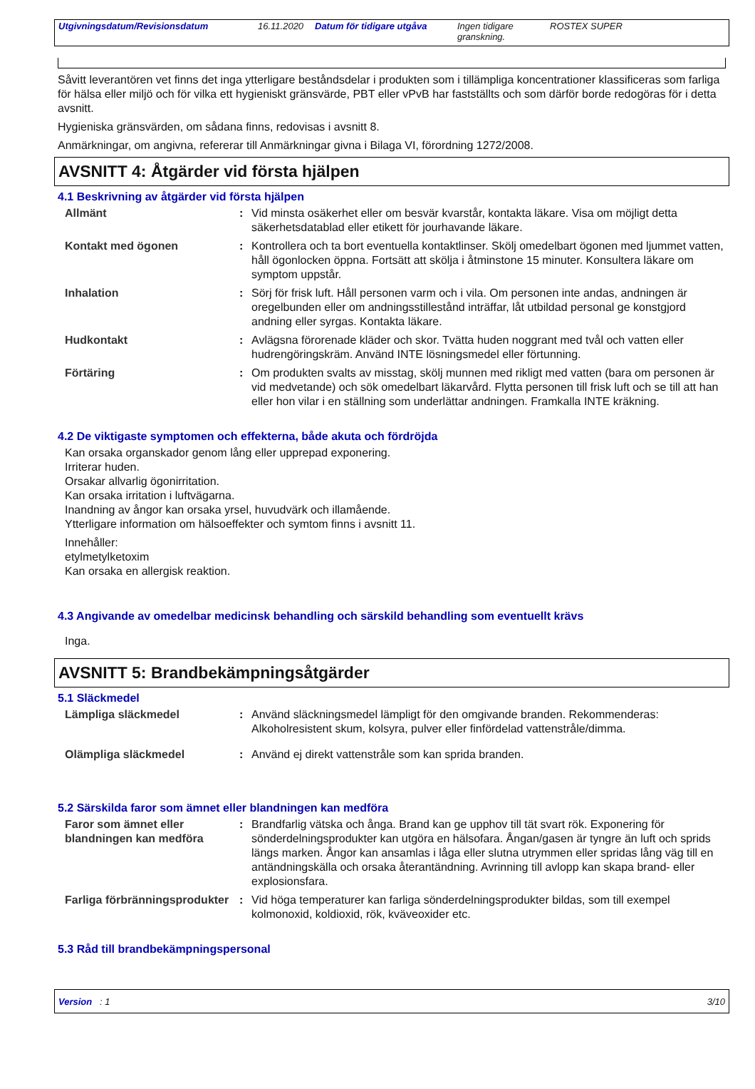Utgivningsdatum/Revisionsdatum 16.11.2020 Datum för tidigare utgåva Ingen tidigare granskning. ROSTEX SUPER
Såvitt leverantören vet finns det inga ytterligare beståndsdelar i produkten som i tillämpliga koncentrationer klassificeras som farliga för hälsa eller miljö och för vilka ett hygieniskt gränsvärde, PBT eller vPvB har fastställts och som därför borde redogöras för i detta avsnitt.
Hygieniska gränsvärden, om sådana finns, redovisas i avsnitt 8.
Anmärkningar, om angivna, refererar till Anmärkningar givna i Bilaga VI, förordning 1272/2008.
AVSNITT 4: Åtgärder vid första hjälpen
4.1 Beskrivning av åtgärder vid första hjälpen
| Allmänt | : | Vid minsta osäkerhet eller om besvär kvarstår, kontakta läkare. Visa om möjligt detta säkerhetsdatablad eller etikett för jourhavande läkare. |
| Kontakt med ögonen | : | Kontrollera och ta bort eventuella kontaktlinser. Skölj omedelbart ögonen med ljummet vatten, håll ögonlocken öppna. Fortsätt att skölja i åtminstone 15 minuter. Konsultera läkare om symptom uppstår. |
| Inhalation | : | Sörj för frisk luft. Håll personen varm och i vila. Om personen inte andas, andningen är oregelbunden eller om andningsstillestånd inträffar, låt utbildad personal ge konstgjord andning eller syrgas. Kontakta läkare. |
| Hudkontakt | : | Avlägsna förorenade kläder och skor. Tvätta huden noggrant med tvål och vatten eller hudrengöringskräm. Använd INTE lösningsmedel eller förtunning. |
| Förtäring | : | Om produkten svalts av misstag, skölj munnen med rikligt med vatten (bara om personen är vid medvetande) och sök omedelbart läkarvård. Flytta personen till frisk luft och se till att han eller hon vilar i en ställning som underlättar andningen. Framkalla INTE kräkning. |
4.2 De viktigaste symptomen och effekterna, både akuta och fördröjda
Kan orsaka organskador genom lång eller upprepad exponering.
Irriterar huden.
Orsakar allvarlig ögonirritation.
Kan orsaka irritation i luftvägarna.
Inandning av ångor kan orsaka yrsel, huvudvärk och illamående.
Ytterligare information om hälsoeffekter och symtom finns i avsnitt 11.
Innehåller:
etylmetylketoxim
Kan orsaka en allergisk reaktion.
4.3 Angivande av omedelbar medicinsk behandling och särskild behandling som eventuellt krävs
Inga.
AVSNITT 5: Brandbekämpningsåtgärder
5.1 Släckmedel
| Lämpliga släckmedel | : | Använd släckningsmedel lämpligt för den omgivande branden. Rekommenderas: Alkoholresistent skum, kolsyra, pulver eller finfördelad vattenstråle/dimma. |
| Olämpliga släckmedel | : | Använd ej direkt vattenstråle som kan sprida branden. |
5.2 Särskilda faror som ämnet eller blandningen kan medföra
| Faror som ämnet eller blandningen kan medföra | : | Brandfarlig vätska och ånga. Brand kan ge upphov till tät svart rök. Exponering för sönderdelningsprodukter kan utgöra en hälsofara. Ångan/gasen är tyngre än luft och sprids längs marken. Ångor kan ansamlas i låga eller slutna utrymmen eller spridas lång väg till en antändningskälla och orsaka återantändning. Avrinning till avlopp kan skapa brand- eller explosionsfara. |
| Farliga förbränningsprodukter | : | Vid höga temperaturer kan farliga sönderdelningsprodukter bildas, som till exempel kolmonoxid, koldioxid, rök, kväveoxider etc. |
5.3 Råd till brandbekämpningspersonal
Version : 1 3/10